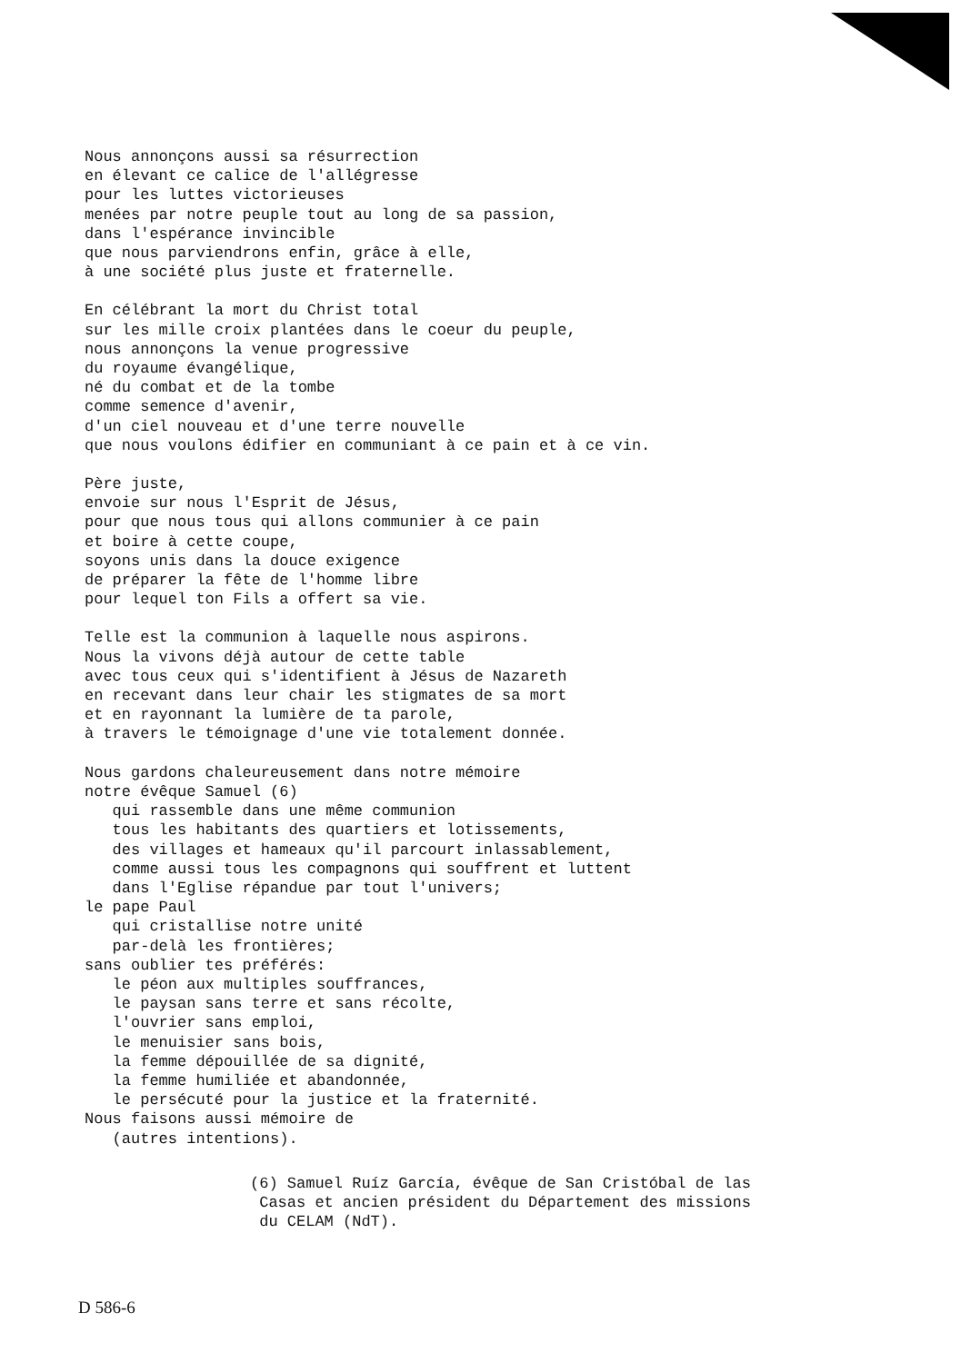Nous annonçons aussi sa résurrection en élevant ce calice de l'allégresse pour les luttes victorieuses menées par notre peuple tout au long de sa passion, dans l'espérance invincible que nous parviendrons enfin, grâce à elle, à une société plus juste et fraternelle.
En célébrant la mort du Christ total sur les mille croix plantées dans le coeur du peuple, nous annonçons la venue progressive du royaume évangélique, né du combat et de la tombe comme semence d'avenir, d'un ciel nouveau et d'une terre nouvelle que nous voulons édifier en communiant à ce pain et à ce vin.
Père juste, envoie sur nous l'Esprit de Jésus, pour que nous tous qui allons communier à ce pain et boire à cette coupe, soyons unis dans la douce exigence de préparer la fête de l'homme libre pour lequel ton Fils a offert sa vie.
Telle est la communion à laquelle nous aspirons. Nous la vivons déjà autour de cette table avec tous ceux qui s'identifient à Jésus de Nazareth en recevant dans leur chair les stigmates de sa mort et en rayonnant la lumière de ta parole, à travers le témoignage d'une vie totalement donnée.
Nous gardons chaleureusement dans notre mémoire notre évêque Samuel (6) qui rassemble dans une même communion tous les habitants des quartiers et lotissements, des villages et hameaux qu'il parcourt inlassablement, comme aussi tous les compagnons qui souffrent et luttent dans l'Eglise répandue par tout l'univers; le pape Paul qui cristallise notre unité par-delà les frontières; sans oublier tes préférés: le péon aux multiples souffrances, le paysan sans terre et sans récolte, l'ouvrier sans emploi, le menuisier sans bois, la femme dépouillée de sa dignité, la femme humiliée et abandonnée, le persécuté pour la justice et la fraternité. Nous faisons aussi mémoire de (autres intentions).
(6) Samuel Ruíz García, évêque de San Cristóbal de las Casas et ancien président du Département des missions du CELAM (NdT).
D 586-6